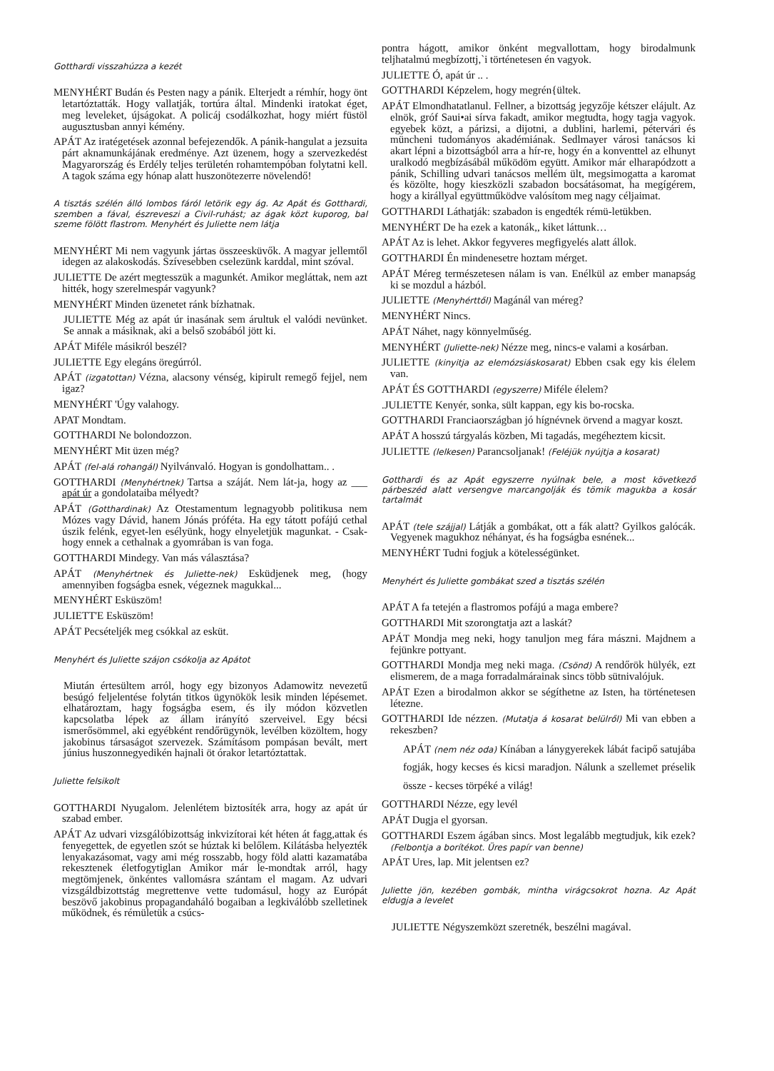Gotthardi visszahúzza a kezét
MENYHÉRT Budán és Pesten nagy a pánik. Elterjedt a rémhír, hogy önt letartóztatták. Hogy vallatják, tortúra által. Mindenki iratokat éget, meg leveleket, újságokat. A policáj csodálkozhat, hogy miért füstöl augusztusban annyi kémény.
APÁT Az iratégetések azonnal befejezendők. A pánik-hangulat a jezsuita párt aknamunkájának eredménye. Azt üzenem, hogy a szervezkedést Magyarország és Erdély teljes területén rohamtempóban folytatni kell. A tagok száma egy hónap alatt huszonötezerre növelendő!
A tisztás szélén álló lombos fáról letörik egy ág. Az Apát és Gotthardi, szemben a fával, észreveszi a Civil-ruhást; az ágak közt kuporog, bal szeme fölött flastrom. Menyhért és Juliette nem látja
MENYHÉRT Mi nem vagyunk jártas összeesküvők. A magyar jellemtől idegen az alakoskodás. Szívesebben cselezünk karddal, mint szóval.
JULIETTE De azért megtesszük a magunkét. Amikor megláttak, nem azt hitték, hogy szerelmespár vagyunk?
MENYHÉRT Minden üzenetet ránk bízhatnak.
JULIETTE Még az apát úr inasának sem árultuk el valódi nevünket. Se annak a másiknak, aki a belső szobából jött ki.
APÁT Miféle másikról beszél?
JULIETTE Egy elegáns öregúrról.
APÁT (izgatottan) Vézna, alacsony vénség, kipirult remegő fejjel, nem igaz?
MENYHÉRT 'Úgy valahogy.
APAT Mondtam.
GOTTHARDI Ne bolondozzon.
MENYHÉRT Mit üzen még?
APÁT (fel-alá rohangál) Nyilvánvaló. Hogyan is gondolhattam.. .
GOTTHARDI (Menyhértnek) Tartsa a száját. Nem lát-ja, hogy az ___ apát úr a gondolataiba mélyedt?
APÁT (Gotthardinak) Az Otestamentum legnagyobb politikusa nem Mózes vagy Dávid, hanem Jónás próféta. Ha egy tátott pofájú cethal úszik felénk, egyet-len esélyünk, hogy elnyeletjük magunkat. - Csak-hogy ennek a cethalnak a gyomrában is van foga.
GOTTHARDI Mindegy. Van más választása?
APÁT (Menyhértnek és Juliette-nek) Esküdjenek meg, (hogy amennyiben fogságba esnek, végeznek magukkal...
MENYHÉRT Esküszöm!
JULIETT'E Esküszöm!
APÁT Pecsételjék meg csókkal az esküt.
Menyhért és Juliette szájon csókolja az Apátot
Miután értesültem arról, hogy egy bizonyos Adamowitz nevezetű besúgó feljelentése folytán titkos ügynökök lesik minden lépésemet. elhatároztam, hagy fogságba esem, és ily módon közvetlen kapcsolatba lépek az állam irányító szerveivel. Egy bécsi ismerősömmel, aki egyébként rendőrügynök, levélben közöltem, hogy jakobinus társaságot szervezek. Számításom pompásan bevált, mert június huszonnegyedikén hajnali öt órakor letartóztattak.
Juliette felsikolt
GOTTHARDI Nyugalom. Jelenlétem biztosíték arra, hogy az apát úr szabad ember.
APÁT Az udvari vizsgálóbizottság inkvizítorai két héten át fagg,attak és fenyegettek, de egyetlen szót se húztak ki belőlem. Kilátásba helyezték lenyakazásomat, vagy ami még rosszabb, hogy föld alatti kazamatába rekesztenek életfogytiglan Amikor már le-mondtak arról, hagy megtömjenek, önkéntes vallomásra szántam el magam. Az udvari vizsgáldbizottstág megrettenve vette tudomásul, hogy az Európát beszövő jakobinus propagandaháló bogaiban a legkiválóbb szelletinek működnek, és rémületük a csúcs-
pontra hágott, amikor önként megvallottam, hogy birodalmunk teljhatalmú megbízottj,`i történetesen én vagyok.
JULIETTE Ó, apát úr .. .
GOTTHARDI Képzelem, hogy megrén{ültek.
APÁT Elmondhatatlanul. Fellner, a bizottság jegyzője kétszer elájult. Az elnök, gróf Saui•ai sírva fakadt, amikor megtudta, hogy tagja vagyok. egyebek közt, a párizsi, a dijotni, a dublini, harlemi, pétervári és müncheni tudományos akadémiának. Sedlmayer városi tanácsos ki akart lépni a bizottságból arra a hír-re, hogy én a konventtel az elhunyt uralkodó megbízásábál működöm együtt. Amikor már elharapódzott a pánik, Schilling udvari tanácsos mellém ült, megsimogatta a karomat és közölte, hogy kieszközli szabadon bocsátásomat, ha megígérem, hogy a királlyal együttműködve valósítom meg nagy céljaimat.
GOTTHARDI Láthatják: szabadon is engedték rémü-letükben.
MENYHÉRT De ha ezek a katonák,, kiket láttunk…
APÁT Az is lehet. Akkor fegyveres megfigyelés alatt állok.
GOTTHARDI Én mindenesetre hoztam mérget.
APÁT Méreg természetesen nálam is van. Enélkül az ember manapság ki se mozdul a házból.
JULIETTE (Menyhérttől) Magánál van méreg?
MENYHÉRT Nincs.
APÁT Náhet, nagy könnyelműség.
MENYHÉRT (Juliette-nek) Nézze meg, nincs-e valami a kosárban.
JULIETTE (kinyitja az elemózsiáskosarat) Ebben csak egy kis élelem van.
APÁT ÉS GOTTHARDI (egyszerre) Miféle élelem?
.JULIETTE Kenyér, sonka, sült kappan, egy kis bo-rocska.
GOTTHARDI Franciaországban jó hígnévnek örvend a magyar koszt.
APÁT A hosszú tárgyalás közben, Mi tagadás, megéheztem kicsit.
JULIETTE (lelkesen) Parancsoljanak! (Feléjük nyújtja a kosarat)
Gotthardi és az Apát egyszerre nyúlnak bele, a most következő párbeszéd alatt versengve marcangolják és tömik magukba a kosár tartalmát
APÁT (tele szájjal) Látják a gombákat, ott a fák alatt? Gyilkos galócák. Vegyenek magukhoz néhányat, és ha fogságba esnének...
MENYHÉRT Tudni fogjuk a kötelességünket.
Menyhért és Juliette gombákat szed a tisztás szélén
APÁT A fa tetején a flastromos pofájú a maga embere?
GOTTHARDI Mit szorongtatja azt a laskát?
APÁT Mondja meg neki, hogy tanuljon meg fára mászni. Majdnem a fejünkre pottyant.
GOTTHARDI Mondja meg neki maga. (Csönd) A rendőrök hülyék, ezt elismerem, de a maga forradalmárainak sincs több sütnivalójuk.
APÁT Ezen a birodalmon akkor se ségíthetne az Isten, ha történetesen létezne.
GOTTHARDI Ide nézzen. (Mutatja á kosarat belülről) Mi van ebben a rekeszben?
APÁT (nem néz oda) Kínában a lánygyerekek lábát facipő satujába fogják, hogy kecses és kicsi maradjon. Nálunk a szellemet préselik össze - kecses törpéké a világ!
GOTTHARDI Nézze, egy levél
APÁT Dugja el gyorsan.
GOTTHARDI Eszem ágában sincs. Most legalább megtudjuk, kik ezek? (Felbontja a borítékot. Üres papír van benne)
APÁT Ures, lap. Mit jelentsen ez?
Juliette jön, kezében gombák, mintha virágcsokrot hozna. Az Apát eldugja a levelet
JULIETTE Négyszemközt szeretnék, beszélni magával.